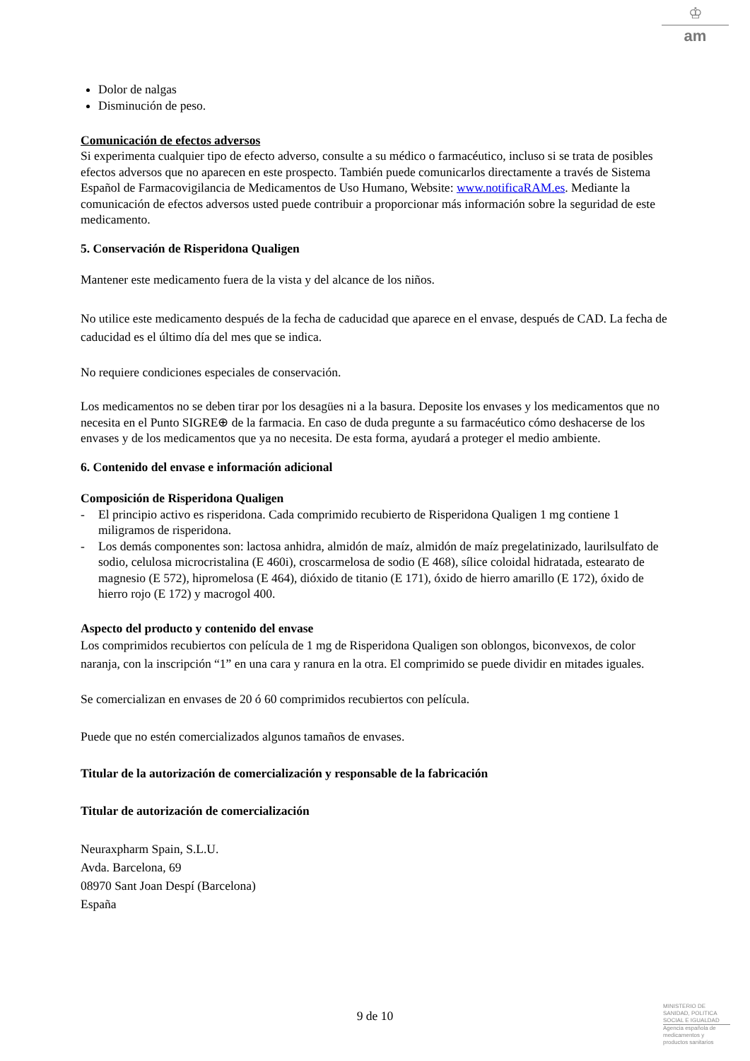♔
am
Dolor de nalgas
Disminución de peso.
Comunicación de efectos adversos
Si experimenta cualquier tipo de efecto adverso, consulte a su médico o farmacéutico, incluso si se trata de posibles efectos adversos que no aparecen en este prospecto. También puede comunicarlos directamente a través de Sistema Español de Farmacovigilancia de Medicamentos de Uso Humano, Website: www.notificaRAM.es. Mediante la comunicación de efectos adversos usted puede contribuir a proporcionar más información sobre la seguridad de este medicamento.
5. Conservación de Risperidona Qualigen
Mantener este medicamento fuera de la vista y del alcance de los niños.
No utilice este medicamento después de la fecha de caducidad que aparece en el envase, después de CAD. La fecha de caducidad es el último día del mes que se indica.
No requiere condiciones especiales de conservación.
Los medicamentos no se deben tirar por los desagües ni a la basura. Deposite los envases y los medicamentos que no necesita en el Punto SIGRE⊕ de la farmacia. En caso de duda pregunte a su farmacéutico cómo deshacerse de los envases y de los medicamentos que ya no necesita. De esta forma, ayudará a proteger el medio ambiente.
6. Contenido del envase e información adicional
Composición de Risperidona Qualigen
- El principio activo es risperidona. Cada comprimido recubierto de Risperidona Qualigen 1 mg contiene 1 miligramos de risperidona.
- Los demás componentes son: lactosa anhidra, almidón de maíz, almidón de maíz pregelatinizado, laurilsulfato de sodio, celulosa microcristalina (E 460i), croscarmelosa de sodio (E 468), sílice coloidal hidratada, estearato de magnesio (E 572), hipromelosa (E 464), dióxido de titanio (E 171), óxido de hierro amarillo (E 172), óxido de hierro rojo (E 172) y macrogol 400.
Aspecto del producto y contenido del envase
Los comprimidos recubiertos con película de 1 mg de Risperidona Qualigen son oblongos, biconvexos, de color naranja, con la inscripción “1” en una cara y ranura en la otra. El comprimido se puede dividir en mitades iguales.
Se comercializan en envases de 20 ó 60 comprimidos recubiertos con película.
Puede que no estén comercializados algunos tamaños de envases.
Titular de la autorización de comercialización y responsable de la fabricación
Titular de autorización de comercialización
Neuraxpharm Spain, S.L.U.
Avda. Barcelona, 69
08970 Sant Joan Despí (Barcelona)
España
9 de 10
MINISTERIO DE SANIDAD, POLITICA SOCIAL E IGUALDAD
Agencia española de medicamentos y productos sanitarios